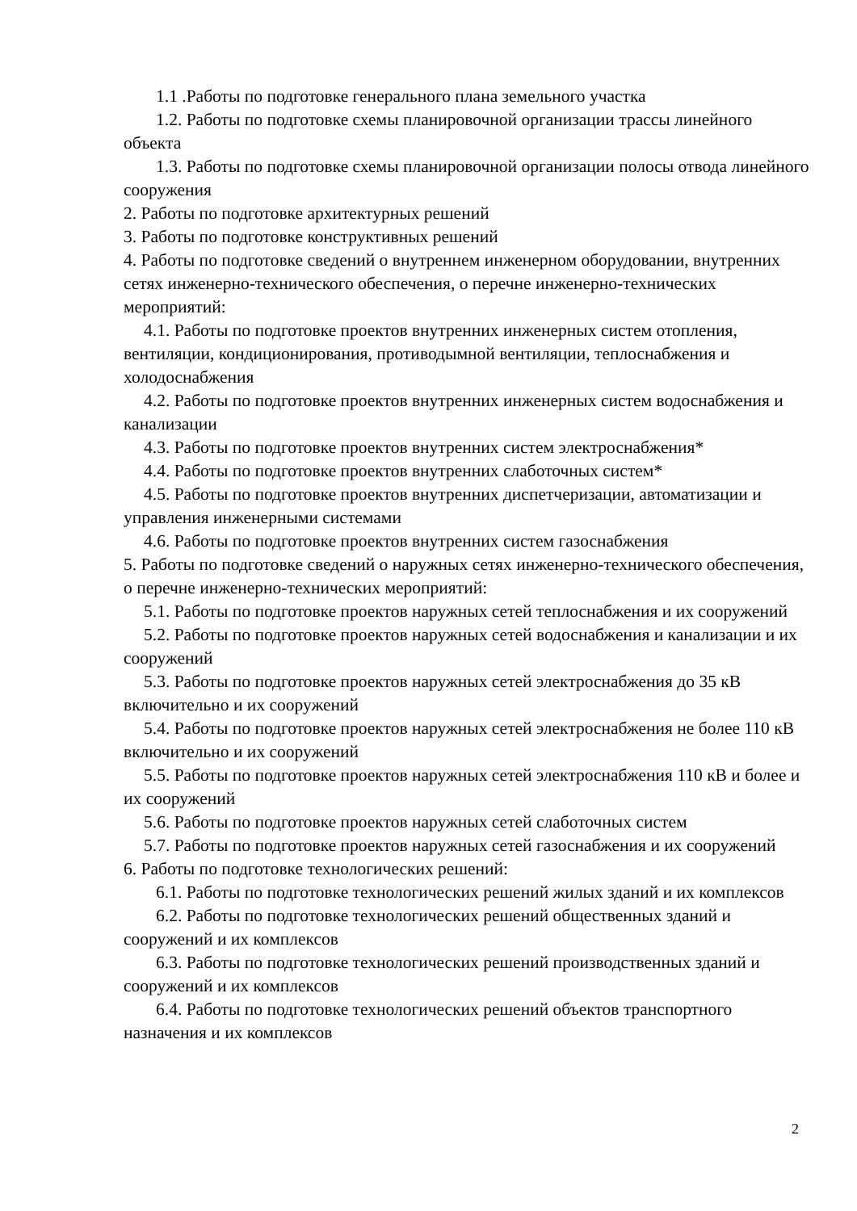1.1 .Работы по подготовке генерального плана земельного участка
1.2. Работы по подготовке схемы планировочной организации трассы линейного объекта
1.3. Работы по подготовке схемы планировочной организации полосы отвода линейного сооружения
2. Работы по подготовке архитектурных решений
3. Работы по подготовке конструктивных решений
4. Работы по подготовке сведений о внутреннем инженерном оборудовании, внутренних сетях инженерно-технического обеспечения, о перечне инженерно-технических мероприятий:
4.1. Работы по подготовке проектов внутренних инженерных систем отопления, вентиляции, кондиционирования, противодымной вентиляции, теплоснабжения и холодоснабжения
4.2. Работы по подготовке проектов внутренних инженерных систем водоснабжения и канализации
4.3. Работы по подготовке проектов внутренних систем электроснабжения*
4.4. Работы по подготовке проектов внутренних слаботочных систем*
4.5. Работы по подготовке проектов внутренних диспетчеризации, автоматизации и управления инженерными системами
4.6. Работы по подготовке проектов внутренних систем газоснабжения
5. Работы по подготовке сведений о наружных сетях инженерно-технического обеспечения, о перечне инженерно-технических мероприятий:
5.1. Работы по подготовке проектов наружных сетей теплоснабжения и их сооружений
5.2. Работы по подготовке проектов наружных сетей водоснабжения и канализации и их сооружений
5.3. Работы по подготовке проектов наружных сетей электроснабжения до 35 кВ включительно и их сооружений
5.4. Работы по подготовке проектов наружных сетей электроснабжения не более 110 кВ включительно и их сооружений
5.5. Работы по подготовке проектов наружных сетей электроснабжения 110 кВ и более и их сооружений
5.6. Работы по подготовке проектов наружных сетей слаботочных систем
5.7. Работы по подготовке проектов наружных сетей газоснабжения и их сооружений
6. Работы по подготовке технологических решений:
6.1. Работы по подготовке технологических решений жилых зданий и их комплексов
6.2. Работы по подготовке технологических решений общественных зданий и сооружений и их комплексов
6.3. Работы по подготовке технологических решений производственных зданий и сооружений и их комплексов
6.4. Работы по подготовке технологических решений объектов транспортного назначения и их комплексов
2